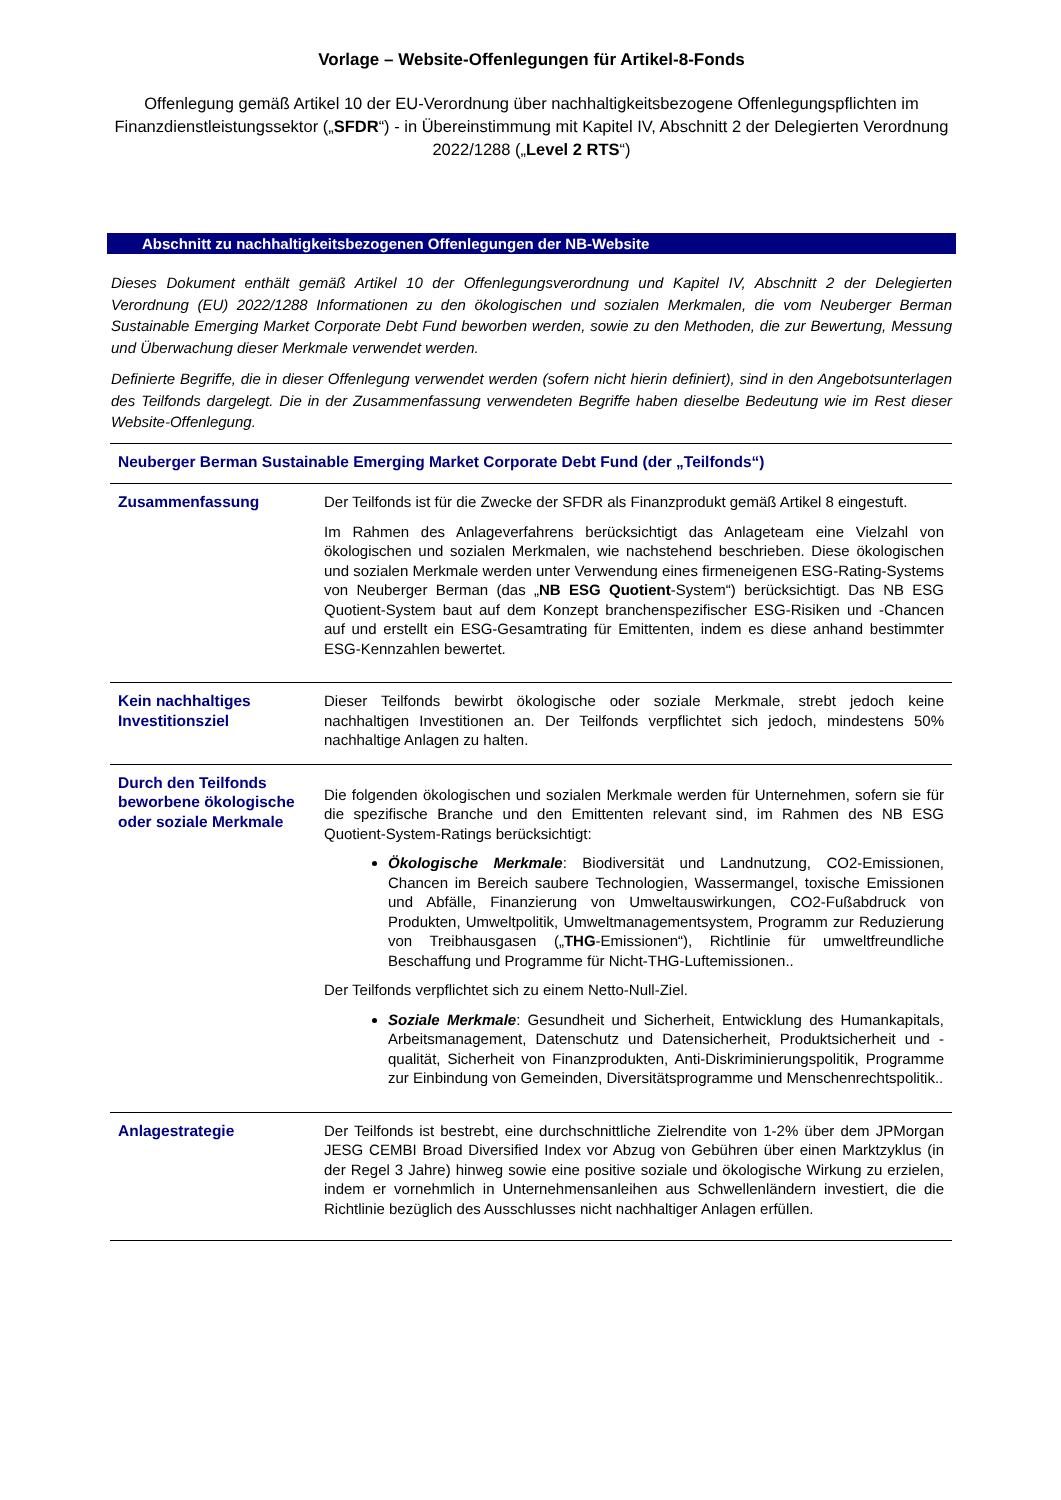Vorlage – Website-Offenlegungen für Artikel-8-Fonds
Offenlegung gemäß Artikel 10 der EU-Verordnung über nachhaltigkeitsbezogene Offenlegungspflichten im Finanzdienstleistungssektor („SFDR“) - in Übereinstimmung mit Kapitel IV, Abschnitt 2 der Delegierten Verordnung 2022/1288 („Level 2 RTS“)
Abschnitt zu nachhaltigkeitsbezogenen Offenlegungen der NB-Website
Dieses Dokument enthält gemäß Artikel 10 der Offenlegungsverordnung und Kapitel IV, Abschnitt 2 der Delegierten Verordnung (EU) 2022/1288 Informationen zu den ökologischen und sozialen Merkmalen, die vom Neuberger Berman Sustainable Emerging Market Corporate Debt Fund beworben werden, sowie zu den Methoden, die zur Bewertung, Messung und Überwachung dieser Merkmale verwendet werden.
Definierte Begriffe, die in dieser Offenlegung verwendet werden (sofern nicht hierin definiert), sind in den Angebotsunterlagen des Teilfonds dargelegt. Die in der Zusammenfassung verwendeten Begriffe haben dieselbe Bedeutung wie im Rest dieser Website-Offenlegung.
| Neuberger Berman Sustainable Emerging Market Corporate Debt Fund (der „Teilfonds“) | |
| Zusammenfassung | Der Teilfonds ist für die Zwecke der SFDR als Finanzprodukt gemäß Artikel 8 eingestuft. Im Rahmen des Anlageverfahrens berücksichtigt das Anlageteam eine Vielzahl von ökologischen und sozialen Merkmalen, wie nachstehend beschrieben. Diese ökologischen und sozialen Merkmale werden unter Verwendung eines firmeneigenen ESG-Rating-Systems von Neuberger Berman (das „ NB ESG Quotient -System“) berücksichtigt. Das NB ESG Quotient-System baut auf dem Konzept branchenspezifischer ESG-Risiken und -Chancen auf und erstellt ein ESG-Gesamtrating für Emittenten, indem es diese anhand bestimmter ESG-Kennzahlen bewertet. |
| Kein nachhaltiges Investitionsziel | Dieser Teilfonds bewirbt ökologische oder soziale Merkmale, strebt jedoch keine nachhaltigen Investitionen an. Der Teilfonds verpflichtet sich jedoch, mindestens 50% nachhaltige Anlagen zu halten. |
| Durch den Teilfonds beworbene ökologische oder soziale Merkmale | Die folgenden ökologischen und sozialen Merkmale werden für Unternehmen, sofern sie für die spezifische Branche und den Emittenten relevant sind, im Rahmen des NB ESG Quotient-System-Ratings berücksichtigt: Ökologische Merkmale : Biodiversität und Landnutzung, CO2-Emissionen, Chancen im Bereich saubere Technologien, Wassermangel, toxische Emissionen und Abfälle, Finanzierung von Umweltauswirkungen, CO2-Fußabdruck von Produkten, Umweltpolitik, Umweltmanagementsystem, Programm zur Reduzierung von Treibhausgasen („ THG -Emissionen“), Richtlinie für umweltfreundliche Beschaffung und Programme für Nicht-THG-Luftemissionen.. Der Teilfonds verpflichtet sich zu einem Netto-Null-Ziel. Soziale Merkmale : Gesundheit und Sicherheit, Entwicklung des Humankapitals, Arbeitsmanagement, Datenschutz und Datensicherheit, Produktsicherheit und -qualität, Sicherheit von Finanzprodukten, Anti-Diskriminierungspolitik, Programme zur Einbindung von Gemeinden, Diversitätsprogramme und Menschenrechtspolitik.. |
| Anlagestrategie | Der Teilfonds ist bestrebt, eine durchschnittliche Zielrendite von 1-2% über dem JPMorgan JESG CEMBI Broad Diversified Index vor Abzug von Gebühren über einen Marktzyklus (in der Regel 3 Jahre) hinweg sowie eine positive soziale und ökologische Wirkung zu erzielen, indem er vornehmlich in Unternehmensanleihen aus Schwellenländern investiert, die die Richtlinie bezüglich des Ausschlusses nicht nachhaltiger Anlagen erfüllen. |